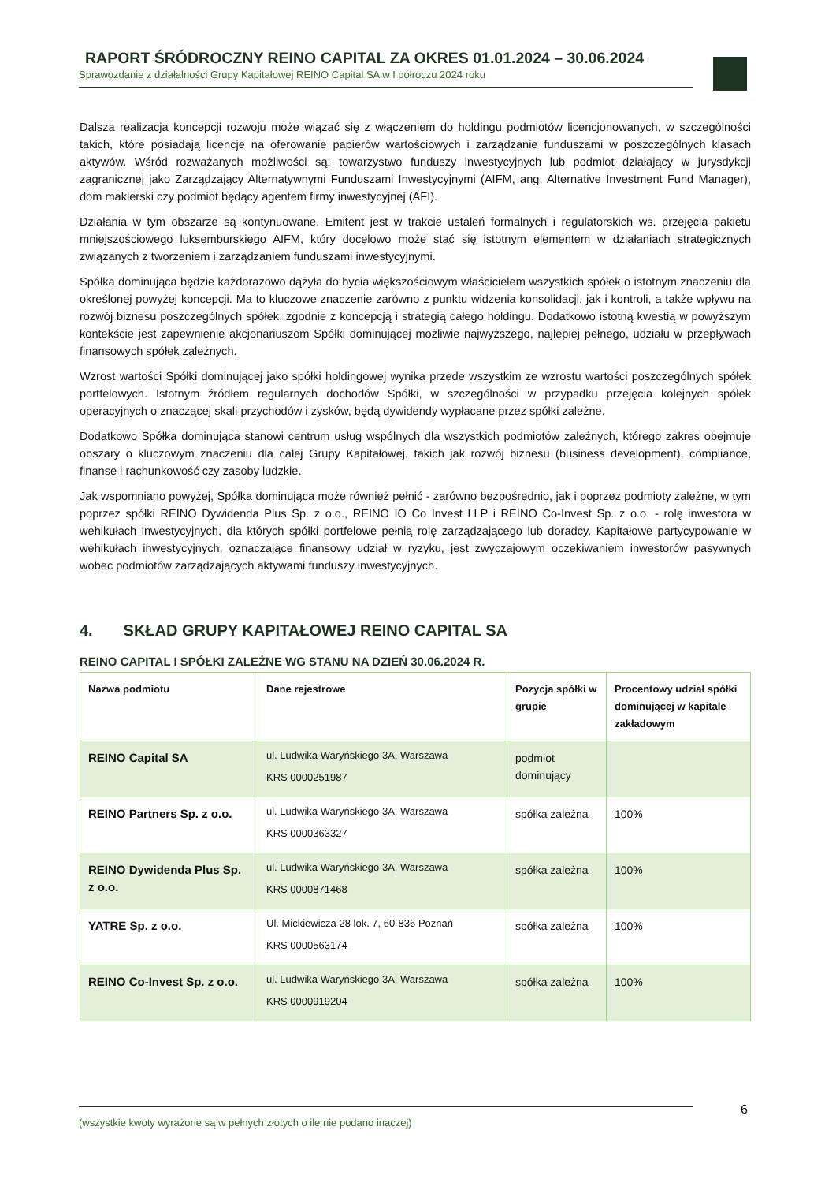RAPORT ŚRÓDROCZNY REINO CAPITAL ZA OKRES 01.01.2024 – 30.06.2024
Sprawozdanie z działalności Grupy Kapitałowej REINO Capital SA w I półroczu 2024 roku
Dalsza realizacja koncepcji rozwoju może wiązać się z włączeniem do holdingu podmiotów licencjonowanych, w szczególności takich, które posiadają licencje na oferowanie papierów wartościowych i zarządzanie funduszami w poszczególnych klasach aktywów. Wśród rozważanych możliwości są: towarzystwo funduszy inwestycyjnych lub podmiot działający w jurysdykcji zagranicznej jako Zarządzający Alternatywnymi Funduszami Inwestycyjnymi (AIFM, ang. Alternative Investment Fund Manager), dom maklerski czy podmiot będący agentem firmy inwestycyjnej (AFI).
Działania w tym obszarze są kontynuowane. Emitent jest w trakcie ustaleń formalnych i regulatorskich ws. przejęcia pakietu mniejszościowego luksemburskiego AIFM, który docelowo może stać się istotnym elementem w działaniach strategicznych związanych z tworzeniem i zarządzaniem funduszami inwestycyjnymi.
Spółka dominująca będzie każdorazowo dążyła do bycia większościowym właścicielem wszystkich spółek o istotnym znaczeniu dla określonej powyżej koncepcji. Ma to kluczowe znaczenie zarówno z punktu widzenia konsolidacji, jak i kontroli, a także wpływu na rozwój biznesu poszczególnych spółek, zgodnie z koncepcją i strategią całego holdingu. Dodatkowo istotną kwestią w powyższym kontekście jest zapewnienie akcjonariuszom Spółki dominującej możliwie najwyższego, najlepiej pełnego, udziału w przepływach finansowych spółek zależnych.
Wzrost wartości Spółki dominującej jako spółki holdingowej wynika przede wszystkim ze wzrostu wartości poszczególnych spółek portfelowych. Istotnym źródłem regularnych dochodów Spółki, w szczególności w przypadku przejęcia kolejnych spółek operacyjnych o znaczącej skali przychodów i zysków, będą dywidendy wypłacane przez spółki zależne.
Dodatkowo Spółka dominująca stanowi centrum usług wspólnych dla wszystkich podmiotów zależnych, którego zakres obejmuje obszary o kluczowym znaczeniu dla całej Grupy Kapitałowej, takich jak rozwój biznesu (business development), compliance, finanse i rachunkowość czy zasoby ludzkie.
Jak wspomniano powyżej, Spółka dominująca może również pełnić - zarówno bezpośrednio, jak i poprzez podmioty zależne, w tym poprzez spółki REINO Dywidenda Plus Sp. z o.o., REINO IO Co Invest LLP i REINO Co-Invest Sp. z o.o. - rolę inwestora w wehikułach inwestycyjnych, dla których spółki portfelowe pełnią rolę zarządzającego lub doradcy. Kapitałowe partycypowanie w wehikułach inwestycyjnych, oznaczające finansowy udział w ryzyku, jest zwyczajowym oczekiwaniem inwestorów pasywnych wobec podmiotów zarządzających aktywami funduszy inwestycyjnych.
4. SKŁAD GRUPY KAPITAŁOWEJ REINO CAPITAL SA
REINO CAPITAL I SPÓŁKI ZALEŻNE WG STANU NA DZIEŃ 30.06.2024 R.
| Nazwa podmiotu | Dane rejestrowe | Pozycja spółki w grupie | Procentowy udział spółki dominującej w kapitale zakładowym |
| --- | --- | --- | --- |
| REINO Capital SA | ul. Ludwika Waryńskiego 3A, Warszawa KRS 0000251987 | podmiot dominujący | |
| REINO Partners Sp. z o.o. | ul. Ludwika Waryńskiego 3A, Warszawa KRS 0000363327 | spółka zależna | 100% |
| REINO Dywidenda Plus Sp. z o.o. | ul. Ludwika Waryńskiego 3A, Warszawa KRS 0000871468 | spółka zależna | 100% |
| YATRE Sp. z o.o. | Ul. Mickiewicza 28 lok. 7, 60-836 Poznań KRS 0000563174 | spółka zależna | 100% |
| REINO Co-Invest Sp. z o.o. | ul. Ludwika Waryńskiego 3A, Warszawa KRS 0000919204 | spółka zależna | 100% |
(wszystkie kwoty wyrażone są w pełnych złotych o ile nie podano inaczej) 6